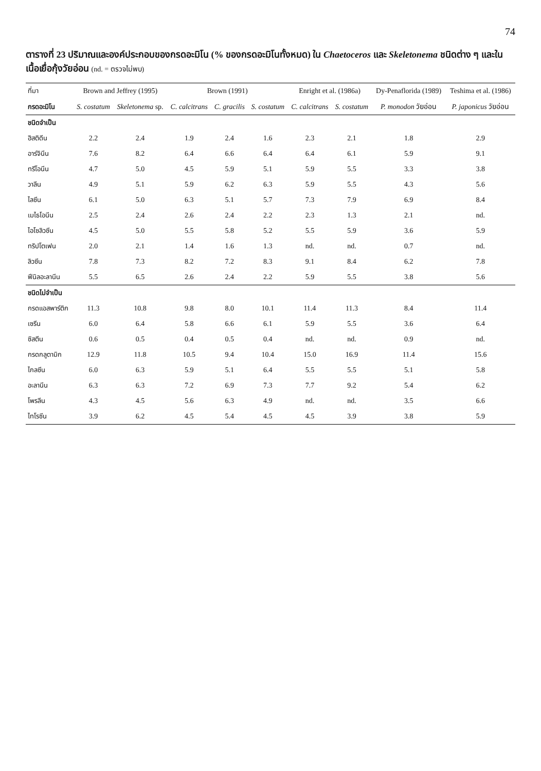74
ตารางที่ 23 ปริมาณและองค์ประกอบของกรดอะมิโน (% ของกรดอะมิโนทั้งหมด) ใน Chaetoceros และ Skeletonema ชนิดต่าง ๆ และในเนื้อเยื่อกุ้งวัยอ่อน (nd. = ตรวจไม่พบ)
| ที่มา | Brown and Jeffrey (1995) | | Brown (1991) | | | Enright et al. (1986a) | | Dy-Penaflorida (1989) | Teshima et al. (1986) |
| --- | --- | --- | --- | --- | --- | --- | --- | --- | --- |
| กรดอะมิโน | S. costatum | Skeletonema sp. | C. calcitrans | C. gracilis | S. costatum | C. calcitrans | S. costatum | P. monodon วัยอ่อน | P. japonicus วัยอ่อน |
| ชนิดจำเป็น | | | | | | | | | |
| ฮิสติดีน | 2.2 | 2.4 | 1.9 | 2.4 | 1.6 | 2.3 | 2.1 | 1.8 | 2.9 |
| อาร์จินีน | 7.6 | 8.2 | 6.4 | 6.6 | 6.4 | 6.4 | 6.1 | 5.9 | 9.1 |
| ทรีโอนีน | 4.7 | 5.0 | 4.5 | 5.9 | 5.1 | 5.9 | 5.5 | 3.3 | 3.8 |
| วาลีน | 4.9 | 5.1 | 5.9 | 6.2 | 6.3 | 5.9 | 5.5 | 4.3 | 5.6 |
| ไลซีน | 6.1 | 5.0 | 6.3 | 5.1 | 5.7 | 7.3 | 7.9 | 6.9 | 8.4 |
| เมไธโอนีน | 2.5 | 2.4 | 2.6 | 2.4 | 2.2 | 2.3 | 1.3 | 2.1 | nd. |
| ไอโซลิวซีน | 4.5 | 5.0 | 5.5 | 5.8 | 5.2 | 5.5 | 5.9 | 3.6 | 5.9 |
| ทริปโตเฟน | 2.0 | 2.1 | 1.4 | 1.6 | 1.3 | nd. | nd. | 0.7 | nd. |
| ลิวซีน | 7.8 | 7.3 | 8.2 | 7.2 | 8.3 | 9.1 | 8.4 | 6.2 | 7.8 |
| ฟีนิลอะลานีน | 5.5 | 6.5 | 2.6 | 2.4 | 2.2 | 5.9 | 5.5 | 3.8 | 5.6 |
| ชนิดไม่จำเป็น | | | | | | | | | |
| กรดแอสพาร์ติก | 11.3 | 10.8 | 9.8 | 8.0 | 10.1 | 11.4 | 11.3 | 8.4 | 11.4 |
| เซรีน | 6.0 | 6.4 | 5.8 | 6.6 | 6.1 | 5.9 | 5.5 | 3.6 | 6.4 |
| ซิสตีน | 0.6 | 0.5 | 0.4 | 0.5 | 0.4 | nd. | nd. | 0.9 | nd. |
| กรดกลูตามิก | 12.9 | 11.8 | 10.5 | 9.4 | 10.4 | 15.0 | 16.9 | 11.4 | 15.6 |
| ไกลซีน | 6.0 | 6.3 | 5.9 | 5.1 | 6.4 | 5.5 | 5.5 | 5.1 | 5.8 |
| อะลานีน | 6.3 | 6.3 | 7.2 | 6.9 | 7.3 | 7.7 | 9.2 | 5.4 | 6.2 |
| โพรลีน | 4.3 | 4.5 | 5.6 | 6.3 | 4.9 | nd. | nd. | 3.5 | 6.6 |
| ไทโรซีน | 3.9 | 6.2 | 4.5 | 5.4 | 4.5 | 4.5 | 3.9 | 3.8 | 5.9 |